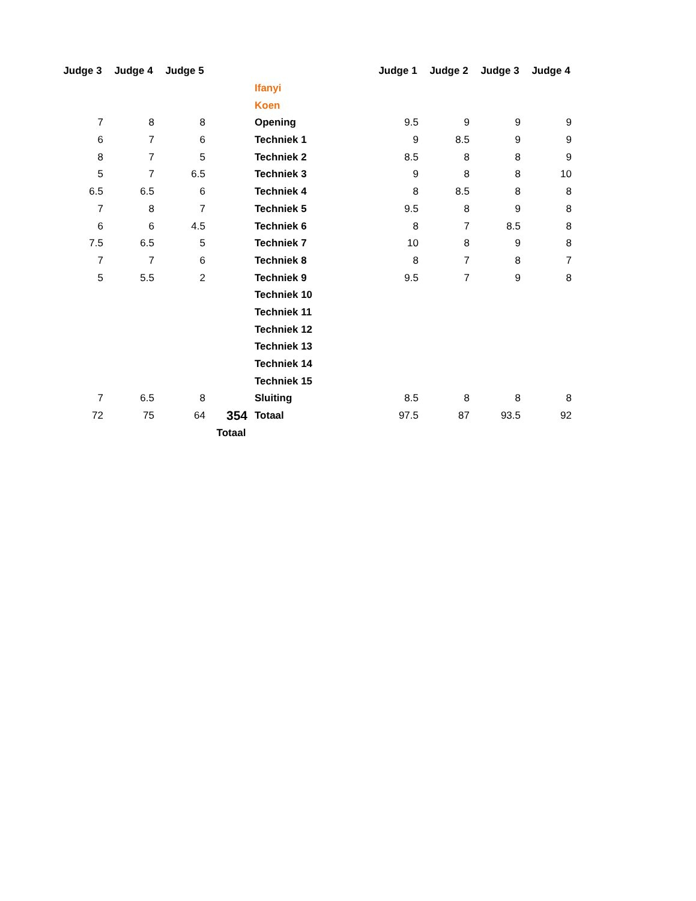| Judge 3 | Judge 4 | Judge 5 | | | Judge 1 | Judge 2 | Judge 3 | Judge 4 |
| | | | | Ifanyi | | | | |
| | | | | Koen | | | | |
| 7 | 8 | 8 | | Opening | 9.5 | 9 | 9 | 9 |
| 6 | 7 | 6 | | Techniek 1 | 9 | 8.5 | 9 | 9 |
| 8 | 7 | 5 | | Techniek 2 | 8.5 | 8 | 8 | 9 |
| 5 | 7 | 6.5 | | Techniek 3 | 9 | 8 | 8 | 10 |
| 6.5 | 6.5 | 6 | | Techniek 4 | 8 | 8.5 | 8 | 8 |
| 7 | 8 | 7 | | Techniek 5 | 9.5 | 8 | 9 | 8 |
| 6 | 6 | 4.5 | | Techniek 6 | 8 | 7 | 8.5 | 8 |
| 7.5 | 6.5 | 5 | | Techniek 7 | 10 | 8 | 9 | 8 |
| 7 | 7 | 6 | | Techniek 8 | 8 | 7 | 8 | 7 |
| 5 | 5.5 | 2 | | Techniek 9 | 9.5 | 7 | 9 | 8 |
| | | | | Techniek 10 | | | | |
| | | | | Techniek 11 | | | | |
| | | | | Techniek 12 | | | | |
| | | | | Techniek 13 | | | | |
| | | | | Techniek 14 | | | | |
| | | | | Techniek 15 | | | | |
| 7 | 6.5 | 8 | | Sluiting | 8.5 | 8 | 8 | 8 |
| 72 | 75 | 64 | 354 | Totaal | 97.5 | 87 | 93.5 | 92 |
| | | | Totaal | | | | | |